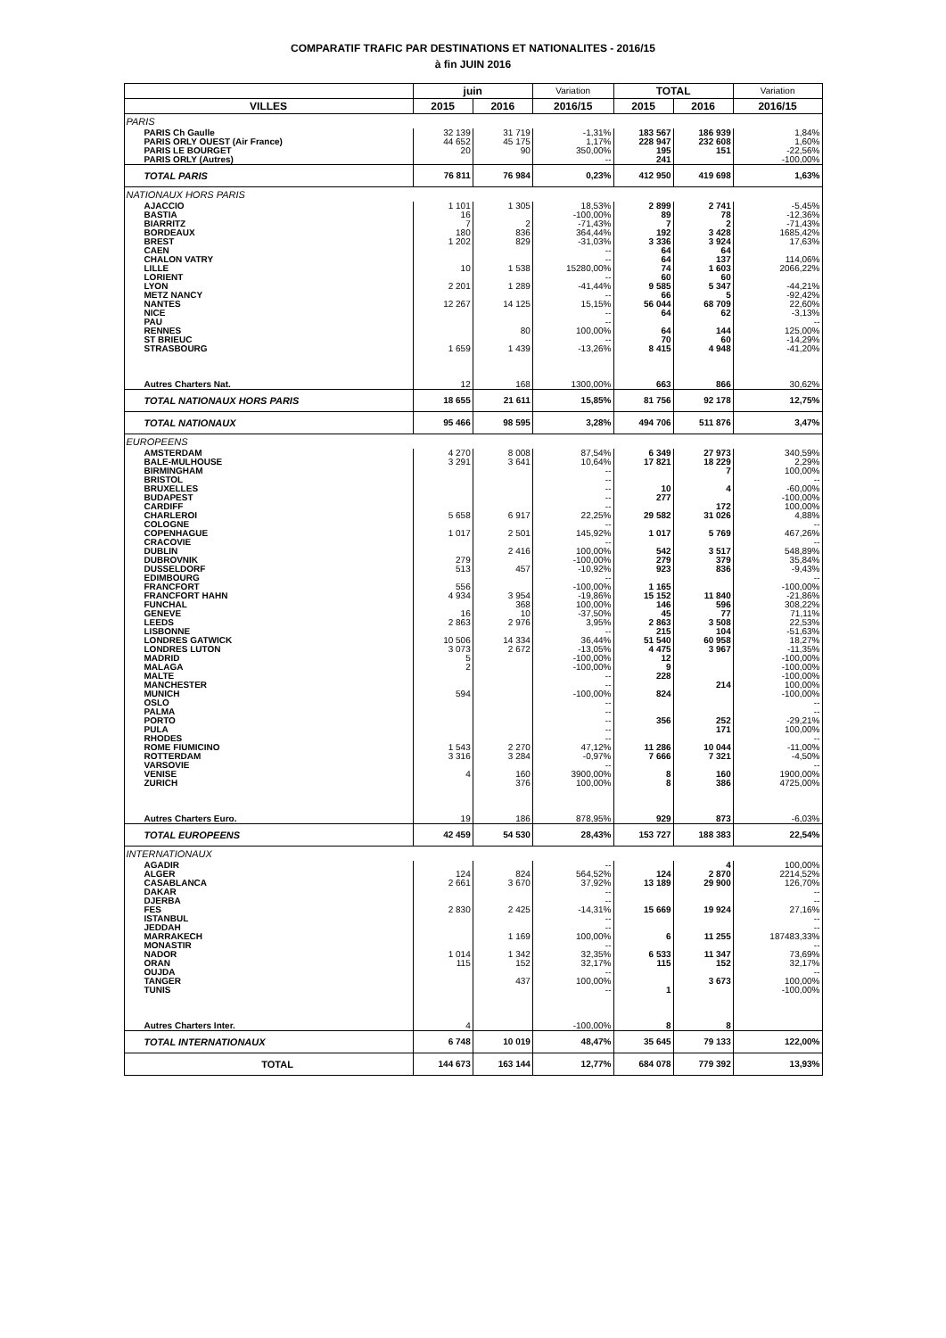COMPARATIF TRAFIC PAR DESTINATIONS ET NATIONALITES - 2016/15
à fin JUIN 2016
| | juin | | Variation | TOTAL | | Variation |
| --- | --- | --- | --- | --- | --- | --- |
| VILLES | 2015 | 2016 | 2016/15 | 2015 | 2016 | 2016/15 |
| PARIS | | | | | | |
| PARIS Ch Gaulle | 32 139 | 31 719 | -1,31% | 183 567 | 186 939 | 1,84% |
| PARIS ORLY OUEST (Air France) | 44 652 | 45 175 | 1,17% | 228 947 | 232 608 | 1,60% |
| PARIS LE BOURGET | 20 | 90 | 350,00% | 195 | 151 | -22,56% |
| PARIS ORLY (Autres) | | | -- | 241 | | -100,00% |
| TOTAL PARIS | 76 811 | 76 984 | 0,23% | 412 950 | 419 698 | 1,63% |
| NATIONAUX HORS PARIS | | | | | | |
| AJACCIO | 1 101 | 1 305 | 18,53% | 2 899 | 2 741 | -5,45% |
| BASTIA | 16 | | -100,00% | 89 | 78 | -12,36% |
| BIARRITZ | 7 | 2 | -71,43% | 7 | 2 | -71,43% |
| BORDEAUX | 180 | 836 | 364,44% | 192 | 3 428 | 1685,42% |
| BREST | 1 202 | 829 | -31,03% | 3 336 | 3 924 | 17,63% |
| CAEN | | | -- | 64 | 64 | |
| CHALON VATRY | | | -- | 64 | 137 | 114,06% |
| LILLE | 10 | 1 538 | 15280,00% | 74 | 1 603 | 2066,22% |
| LORIENT | | | -- | 60 | 60 | |
| LYON | 2 201 | 1 289 | -41,44% | 9 585 | 5 347 | -44,21% |
| METZ NANCY | | | -- | 66 | 5 | -92,42% |
| NANTES | 12 267 | 14 125 | 15,15% | 56 044 | 68 709 | 22,60% |
| NICE | | | -- | 64 | 62 | -3,13% |
| PAU | | | -- | | | -- |
| RENNES | | 80 | 100,00% | 64 | 144 | 125,00% |
| ST BRIEUC | | | -- | 70 | 60 | -14,29% |
| STRASBOURG | 1 659 | 1 439 | -13,26% | 8 415 | 4 948 | -41,20% |
| Autres Charters Nat. | 12 | 168 | 1300,00% | 663 | 866 | 30,62% |
| TOTAL NATIONAUX HORS PARIS | 18 655 | 21 611 | 15,85% | 81 756 | 92 178 | 12,75% |
| TOTAL NATIONAUX | 95 466 | 98 595 | 3,28% | 494 706 | 511 876 | 3,47% |
| EUROPEENS | | | | | | |
| AMSTERDAM | 4 270 | 8 008 | 87,54% | 6 349 | 27 973 | 340,59% |
| BALE-MULHOUSE | 3 291 | 3 641 | 10,64% | 17 821 | 18 229 | 2,29% |
| BIRMINGHAM | | | -- | | 7 | 100,00% |
| BRISTOL | | | -- | | | -- |
| BRUXELLES | | | -- | 10 | 4 | -60,00% |
| BUDAPEST | | | -- | 277 | | -100,00% |
| CARDIFF | | | -- | | 172 | 100,00% |
| CHARLEROI | 5 658 | 6 917 | 22,25% | 29 582 | 31 026 | 4,88% |
| COLOGNE | | | -- | | | -- |
| COPENHAGUE | 1 017 | 2 501 | 145,92% | 1 017 | 5 769 | 467,26% |
| CRACOVIE | | | -- | | | -- |
| DUBLIN | | 2 416 | 100,00% | 542 | 3 517 | 548,89% |
| DUBROVNIK | 279 | | -100,00% | 279 | 379 | 35,84% |
| DUSSELDORF | 513 | 457 | -10,92% | 923 | 836 | -9,43% |
| EDIMBOURG | | | -- | | | -- |
| FRANCFORT | 556 | | -100,00% | 1 165 | | -100,00% |
| FRANCFORT HAHN | 4 934 | 3 954 | -19,86% | 15 152 | 11 840 | -21,86% |
| FUNCHAL | | 368 | 100,00% | 146 | 596 | 308,22% |
| GENEVE | 16 | 10 | -37,50% | 45 | 77 | 71,11% |
| LEEDS | 2 863 | 2 976 | 3,95% | 2 863 | 3 508 | 22,53% |
| LISBONNE | | | -- | 215 | 104 | -51,63% |
| LONDRES GATWICK | 10 506 | 14 334 | 36,44% | 51 540 | 60 958 | 18,27% |
| LONDRES LUTON | 3 073 | 2 672 | -13,05% | 4 475 | 3 967 | -11,35% |
| MADRID | 5 | | -100,00% | 12 | | -100,00% |
| MALAGA | 2 | | -100,00% | 9 | | -100,00% |
| MALTE | | | -- | 228 | | -100,00% |
| MANCHESTER | | | -- | | 214 | 100,00% |
| MUNICH | 594 | | -100,00% | 824 | | -100,00% |
| OSLO | | | -- | | | -- |
| PALMA | | | -- | | | -- |
| PORTO | | | -- | 356 | 252 | -29,21% |
| PULA | | | -- | | 171 | 100,00% |
| RHODES | | | -- | | | -- |
| ROME FIUMICINO | 1 543 | 2 270 | 47,12% | 11 286 | 10 044 | -11,00% |
| ROTTERDAM | 3 316 | 3 284 | -0,97% | 7 666 | 7 321 | -4,50% |
| VARSOVIE | | | -- | | | -- |
| VENISE | 4 | 160 | 3900,00% | 8 | 160 | 1900,00% |
| ZURICH | | 376 | 100,00% | 8 | 386 | 4725,00% |
| Autres Charters Euro. | 19 | 186 | 878,95% | 929 | 873 | -6,03% |
| TOTAL EUROPEENS | 42 459 | 54 530 | 28,43% | 153 727 | 188 383 | 22,54% |
| INTERNATIONAUX | | | | | | |
| AGADIR | | | -- | | 4 | 100,00% |
| ALGER | 124 | 824 | 564,52% | 124 | 2 870 | 2214,52% |
| CASABLANCA | 2 661 | 3 670 | 37,92% | 13 189 | 29 900 | 126,70% |
| DAKAR | | | -- | | | -- |
| DJERBA | | | -- | | | -- |
| FES | 2 830 | 2 425 | -14,31% | 15 669 | 19 924 | 27,16% |
| ISTANBUL | | | -- | | | -- |
| JEDDAH | | | -- | | | -- |
| MARRAKECH | | 1 169 | 100,00% | 6 | 11 255 | 187483,33% |
| MONASTIR | | | -- | | | -- |
| NADOR | 1 014 | 1 342 | 32,35% | 6 533 | 11 347 | 73,69% |
| ORAN | 115 | 152 | 32,17% | 115 | 152 | 32,17% |
| OUJDA | | | -- | | | -- |
| TANGER | | 437 | 100,00% | | 3 673 | 100,00% |
| TUNIS | | | -- | 1 | | -100,00% |
| Autres Charters Inter. | 4 | | -100,00% | 8 | 8 | |
| TOTAL INTERNATIONAUX | 6 748 | 10 019 | 48,47% | 35 645 | 79 133 | 122,00% |
| TOTAL | 144 673 | 163 144 | 12,77% | 684 078 | 779 392 | 13,93% |